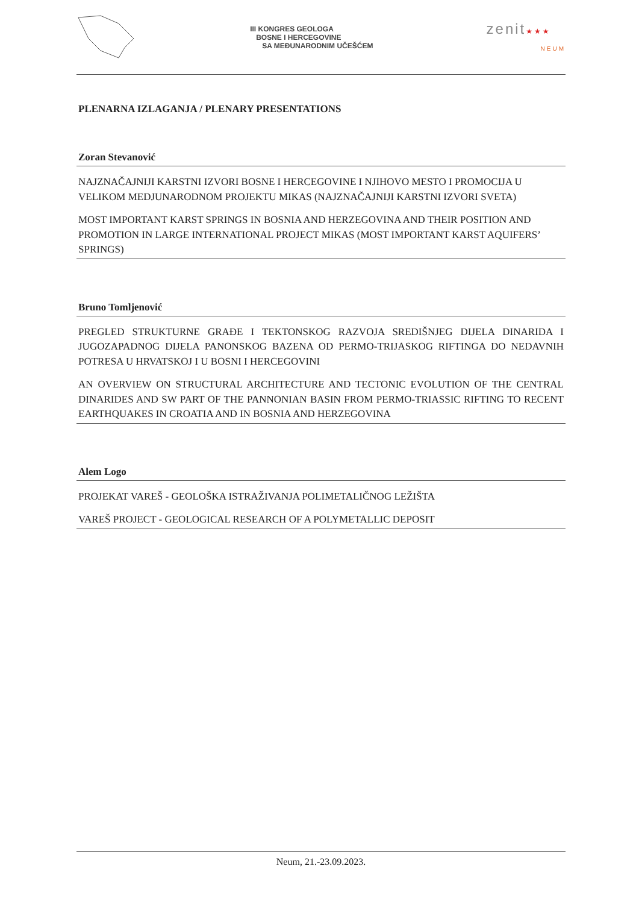III KONGRES GEOLOGA
BOSNE I HERCEGOVINE
SA MEĐUNARODNIM UČEŠĆEM
zenit★★★
NEUM
PLENARNA IZLAGANJA / PLENARY PRESENTATIONS
Zoran Stevanović
NAJZNAČAJNIJI KARSTNI IZVORI BOSNE I HERCEGOVINE I NJIHOVO MESTO I PROMOCIJA U VELIKOM MEDJUNARODNOM PROJEKTU MIKAS (NAJZNAČAJNIJI KARSTNI IZVORI SVETA)
MOST IMPORTANT KARST SPRINGS IN BOSNIA AND HERZEGOVINA AND THEIR POSITION AND PROMOTION IN LARGE INTERNATIONAL PROJECT MIKAS (MOST IMPORTANT KARST AQUIFERS’ SPRINGS)
Bruno Tomljenović
PREGLED STRUKTURNE GRAĐE I TEKTONSKOG RAZVOJA SREDIŠNJEG DIJELA DINARIDA I JUGOZAPADNOG DIJELA PANONSKOG BAZENA OD PERMO-TRIJASKOG RIFTINGA DO NEDAVNIH POTRESA U HRVATSKOJ I U BOSNI I HERCEGOVINI
AN OVERVIEW ON STRUCTURAL ARCHITECTURE AND TECTONIC EVOLUTION OF THE CENTRAL DINARIDES AND SW PART OF THE PANNONIAN BASIN FROM PERMO-TRIASSIC RIFTING TO RECENT EARTHQUAKES IN CROATIA AND IN BOSNIA AND HERZEGOVINA
Alem Logo
PROJEKAT VAREŠ - GEOLOŠKA ISTRAŽIVANJA POLIMETALIČNOG LEŽIŠTA
VAREŠ PROJECT - GEOLOGICAL RESEARCH OF A POLYMETALLIC DEPOSIT
Neum, 21.-23.09.2023.